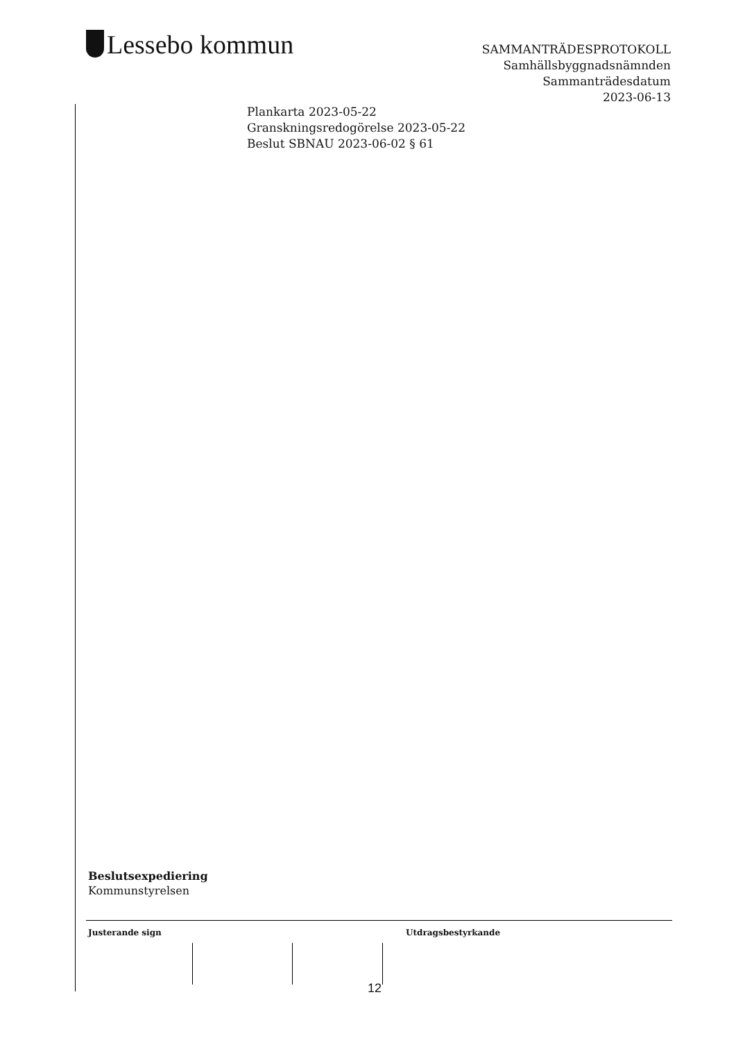Lessebo kommun
SAMMANTRÄDESPROTOKOLL
Samhällsbyggnadsnämnden
Sammanträdesdatum
2023-06-13
Plankarta 2023-05-22
Granskningsredogörelse 2023-05-22
Beslut SBNAU 2023-06-02 § 61
Beslutsexpediering
Kommunstyrelsen
Justerande sign Utdragsbestyrkande
12